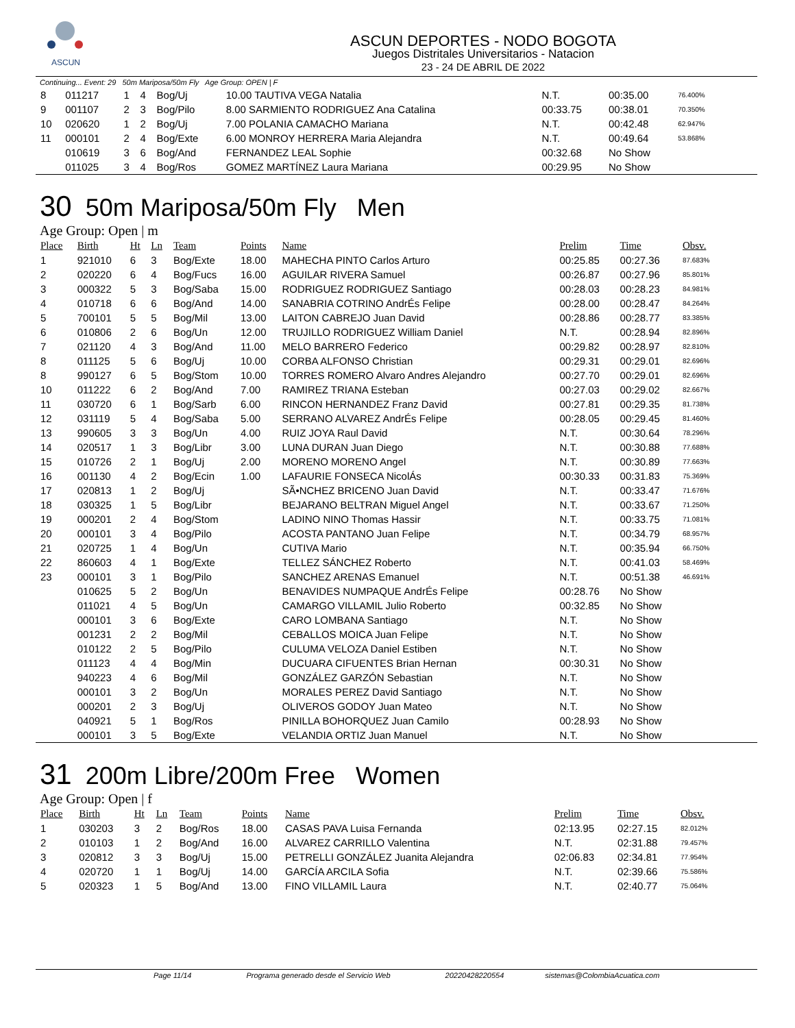ASCUN
ASCUN DEPORTES - NODO BOGOTA
Juegos Distritales Universitarios - Natacion
23 - 24 DE ABRIL DE 2022
Continuing... Event: 29 50m Mariposa/50m Fly Age Group: OPEN | F
| 8 | 011217 | 1 | 4 | Bog/Uj | 10.00 TAUTIVA VEGA Natalia | N.T. | 00:35.00 | 76.400% |
| 9 | 001107 | 2 | 3 | Bog/Pilo | 8.00 SARMIENTO RODRIGUEZ Ana Catalina | 00:33.75 | 00:38.01 | 70.350% |
| 10 | 020620 | 1 | 2 | Bog/Uj | 7.00 POLANIA CAMACHO Mariana | N.T. | 00:42.48 | 62.947% |
| 11 | 000101 | 2 | 4 | Bog/Exte | 6.00 MONROY HERRERA Maria Alejandra | N.T. | 00:49.64 | 53.868% |
| | 010619 | 3 | 6 | Bog/And | FERNANDEZ LEAL Sophie | 00:32.68 | No Show | |
| | 011025 | 3 | 4 | Bog/Ros | GOMEZ MARTÍNEZ Laura Mariana | 00:29.95 | No Show | |
30 50m Mariposa/50m Fly Men
Age Group: Open | m
| Place | Birth | Ht | Ln | Team | Points | Name | Prelim | Time | Obsv. |
| --- | --- | --- | --- | --- | --- | --- | --- | --- | --- |
| 1 | 921010 | 6 | 3 | Bog/Exte | 18.00 | MAHECHA PINTO Carlos Arturo | 00:25.85 | 00:27.36 | 87.683% |
| 2 | 020220 | 6 | 4 | Bog/Fucs | 16.00 | AGUILAR RIVERA Samuel | 00:26.87 | 00:27.96 | 85.801% |
| 3 | 000322 | 5 | 3 | Bog/Saba | 15.00 | RODRIGUEZ RODRIGUEZ Santiago | 00:28.03 | 00:28.23 | 84.981% |
| 4 | 010718 | 6 | 6 | Bog/And | 14.00 | SANABRIA COTRINO AndrÉs Felipe | 00:28.00 | 00:28.47 | 84.264% |
| 5 | 700101 | 5 | 5 | Bog/Mil | 13.00 | LAITON CABREJO Juan David | 00:28.86 | 00:28.77 | 83.385% |
| 6 | 010806 | 2 | 6 | Bog/Un | 12.00 | TRUJILLO RODRIGUEZ William Daniel | N.T. | 00:28.94 | 82.896% |
| 7 | 021120 | 4 | 3 | Bog/And | 11.00 | MELO BARRERO Federico | 00:29.82 | 00:28.97 | 82.810% |
| 8 | 011125 | 5 | 6 | Bog/Uj | 10.00 | CORBA ALFONSO Christian | 00:29.31 | 00:29.01 | 82.696% |
| 8 | 990127 | 6 | 5 | Bog/Stom | 10.00 | TORRES ROMERO Alvaro Andres Alejandro | 00:27.70 | 00:29.01 | 82.696% |
| 10 | 011222 | 6 | 2 | Bog/And | 7.00 | RAMIREZ TRIANA Esteban | 00:27.03 | 00:29.02 | 82.667% |
| 11 | 030720 | 6 | 1 | Bog/Sarb | 6.00 | RINCON HERNANDEZ Franz David | 00:27.81 | 00:29.35 | 81.738% |
| 12 | 031119 | 5 | 4 | Bog/Saba | 5.00 | SERRANO ALVAREZ AndrÉs Felipe | 00:28.05 | 00:29.45 | 81.460% |
| 13 | 990605 | 3 | 3 | Bog/Un | 4.00 | RUIZ JOYA Raul David | N.T. | 00:30.64 | 78.296% |
| 14 | 020517 | 1 | 3 | Bog/Libr | 3.00 | LUNA DURAN Juan Diego | N.T. | 00:30.88 | 77.688% |
| 15 | 010726 | 2 | 1 | Bog/Uj | 2.00 | MORENO MORENO Angel | N.T. | 00:30.89 | 77.663% |
| 16 | 001130 | 4 | 2 | Bog/Ecin | 1.00 | LAFAURIE FONSECA NicolÁs | 00:30.33 | 00:31.83 | 75.369% |
| 17 | 020813 | 1 | 2 | Bog/Uj | | SÃ•NCHEZ BRICENO Juan David | N.T. | 00:33.47 | 71.676% |
| 18 | 030325 | 1 | 5 | Bog/Libr | | BEJARANO BELTRAN Miguel Angel | N.T. | 00:33.67 | 71.250% |
| 19 | 000201 | 2 | 4 | Bog/Stom | | LADINO NINO Thomas Hassir | N.T. | 00:33.75 | 71.081% |
| 20 | 000101 | 3 | 4 | Bog/Pilo | | ACOSTA PANTANO Juan Felipe | N.T. | 00:34.79 | 68.957% |
| 21 | 020725 | 1 | 4 | Bog/Un | | CUTIVA Mario | N.T. | 00:35.94 | 66.750% |
| 22 | 860603 | 4 | 1 | Bog/Exte | | TELLEZ SÁNCHEZ Roberto | N.T. | 00:41.03 | 58.469% |
| 23 | 000101 | 3 | 1 | Bog/Pilo | | SANCHEZ ARENAS Emanuel | N.T. | 00:51.38 | 46.691% |
| | 010625 | 5 | 2 | Bog/Un | | BENAVIDES NUMPAQUE AndrÉs Felipe | 00:28.76 | No Show | |
| | 011021 | 4 | 5 | Bog/Un | | CAMARGO VILLAMIL Julio Roberto | 00:32.85 | No Show | |
| | 000101 | 3 | 6 | Bog/Exte | | CARO LOMBANA Santiago | N.T. | No Show | |
| | 001231 | 2 | 2 | Bog/Mil | | CEBALLOS MOICA Juan Felipe | N.T. | No Show | |
| | 010122 | 2 | 5 | Bog/Pilo | | CULUMA VELOZA Daniel Estiben | N.T. | No Show | |
| | 011123 | 4 | 4 | Bog/Min | | DUCUARA CIFUENTES Brian Hernan | 00:30.31 | No Show | |
| | 940223 | 4 | 6 | Bog/Mil | | GONZÁLEZ GARZÓN Sebastian | N.T. | No Show | |
| | 000101 | 3 | 2 | Bog/Un | | MORALES PEREZ David Santiago | N.T. | No Show | |
| | 000201 | 2 | 3 | Bog/Uj | | OLIVEROS GODOY Juan Mateo | N.T. | No Show | |
| | 040921 | 5 | 1 | Bog/Ros | | PINILLA BOHORQUEZ Juan Camilo | 00:28.93 | No Show | |
| | 000101 | 3 | 5 | Bog/Exte | | VELANDIA ORTIZ Juan Manuel | N.T. | No Show | |
31 200m Libre/200m Free Women
Age Group: Open | f
| Place | Birth | Ht | Ln | Team | Points | Name | Prelim | Time | Obsv. |
| --- | --- | --- | --- | --- | --- | --- | --- | --- | --- |
| 1 | 030203 | 3 | 2 | Bog/Ros | 18.00 | CASAS PAVA Luisa Fernanda | 02:13.95 | 02:27.15 | 82.012% |
| 2 | 010103 | 1 | 2 | Bog/And | 16.00 | ALVAREZ CARRILLO Valentina | N.T. | 02:31.88 | 79.457% |
| 3 | 020812 | 3 | 3 | Bog/Uj | 15.00 | PETRELLI GONZÁLEZ Juanita Alejandra | 02:06.83 | 02:34.81 | 77.954% |
| 4 | 020720 | 1 | 1 | Bog/Uj | 14.00 | GARCÍA ARCILA Sofia | N.T. | 02:39.66 | 75.586% |
| 5 | 020323 | 1 | 5 | Bog/And | 13.00 | FINO VILLAMIL Laura | N.T. | 02:40.77 | 75.064% |
Page 11/14 Programa generado desde el Servicio Web 20220428220554 sistemas@ColombiaAcuatica.com